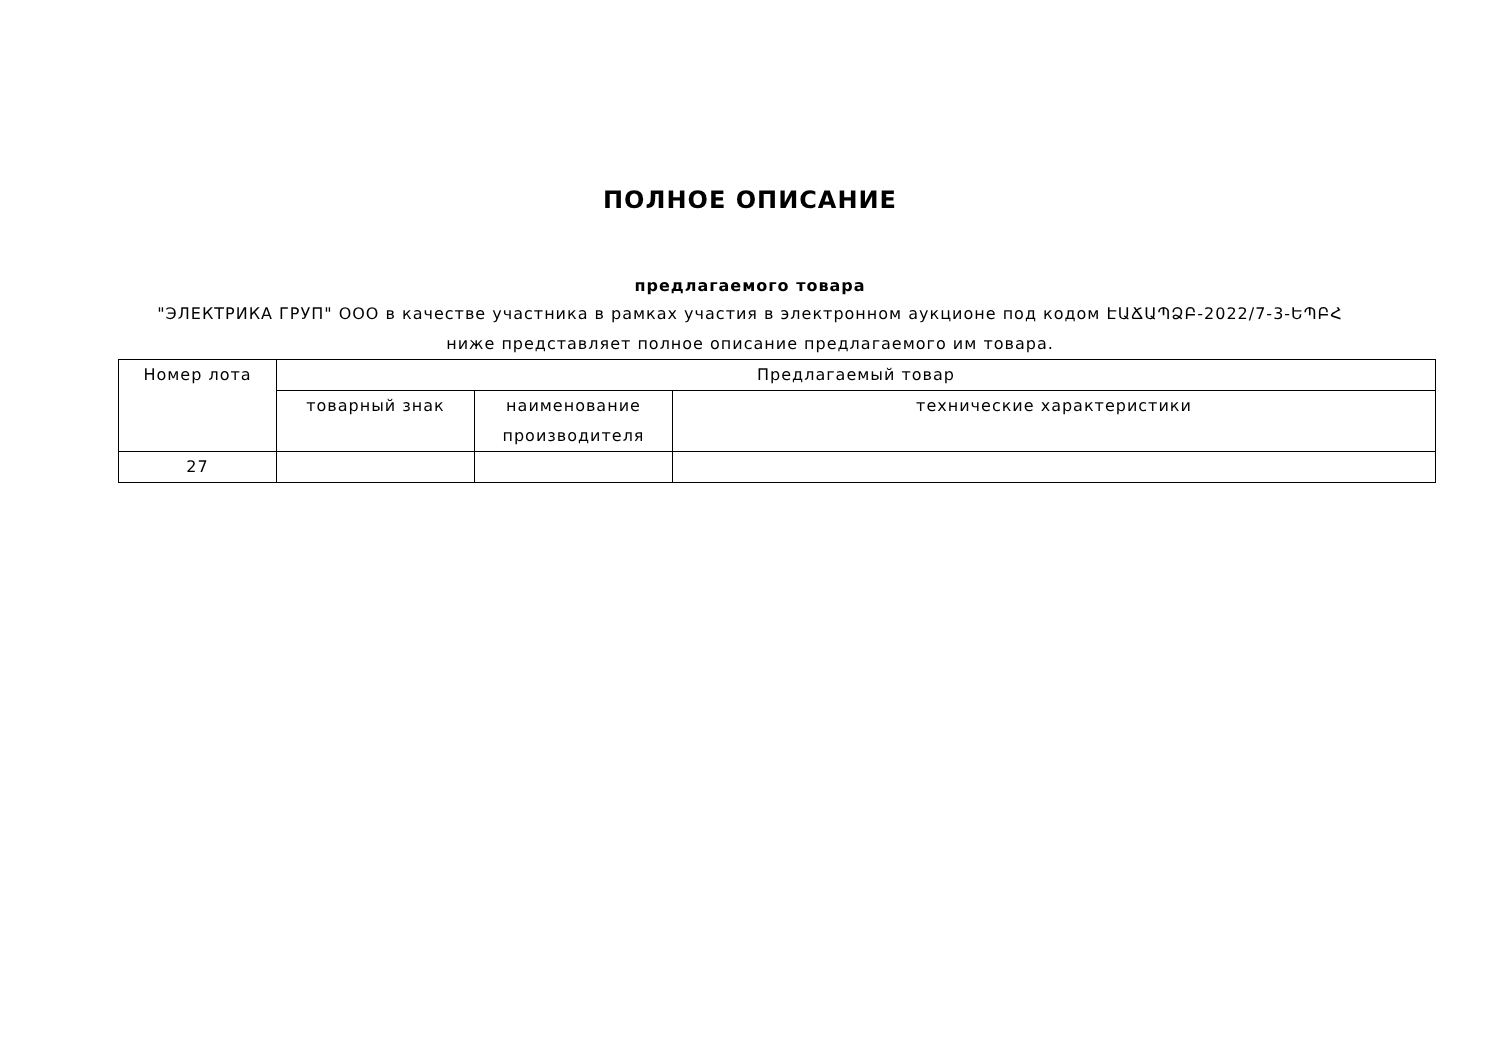ПОЛНОЕ ОПИСАНИЕ
предлагаемого товара
"ЭЛЕКТРИКА ГРУП" ООО в качестве участника в рамках участия в электронном аукционе под кодом ԷԱՃԱՊՁԲ-2022/7-3-ԵՊԲՀ
ниже представляет полное описание предлагаемого им товара.
| Номер лота | Предлагаемый товар | | |
| --- | --- | --- | --- |
| | товарный знак | наименование производителя | технические характеристики |
| 27 | | | |